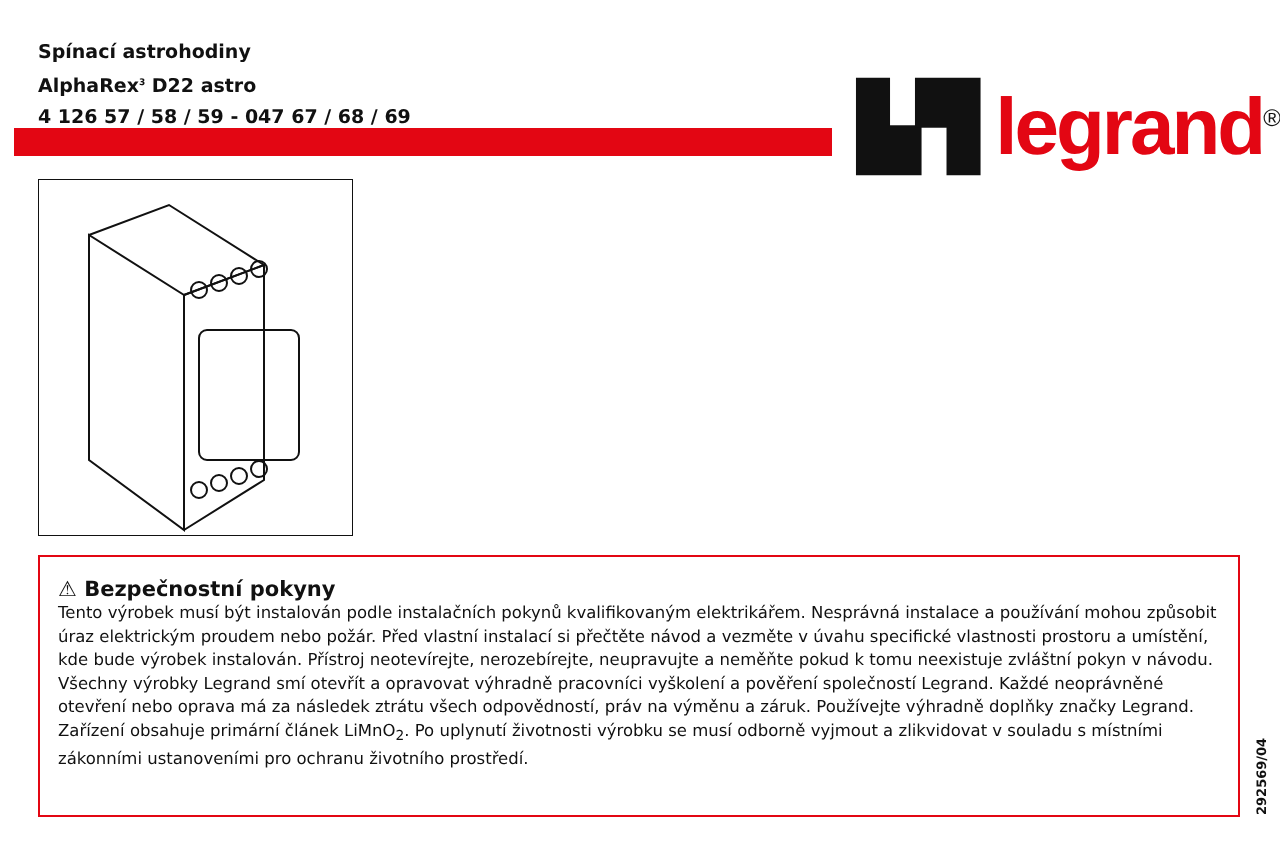Spínací astrohodiny
AlphaRex<sup>3</sup> D22 astro
4 126 57 / 58 / 59 - 047 67 / 68 / 69
▙▜ legrand<sup>®</sup>
⚠ Bezpečnostní pokyny
Tento výrobek musí být instalován podle instalačních pokynů kvalifikovaným elektrikářem. Nesprávná instalace a používání mohou způsobit úraz elektrickým proudem nebo požár. Před vlastní instalací si přečtěte návod a vezměte v úvahu specifické vlastnosti prostoru a umístění, kde bude výrobek instalován. Přístroj neotevírejte, nerozebírejte, neupravujte a neměňte pokud k tomu neexistuje zvláštní pokyn v návodu. Všechny výrobky Legrand smí otevřít a opravovat výhradně pracovníci vyškolení a pověření společností Legrand. Každé neoprávněné otevření nebo oprava má za následek ztrátu všech odpovědností, práv na výměnu a záruk. Používejte výhradně doplňky značky Legrand.
Zařízení obsahuje primární článek LiMnO<sub>2</sub>. Po uplynutí životnosti výrobku se musí odborně vyjmout a zlikvidovat v souladu s místními zákonními ustanoveními pro ochranu životního prostředí.
292569/04